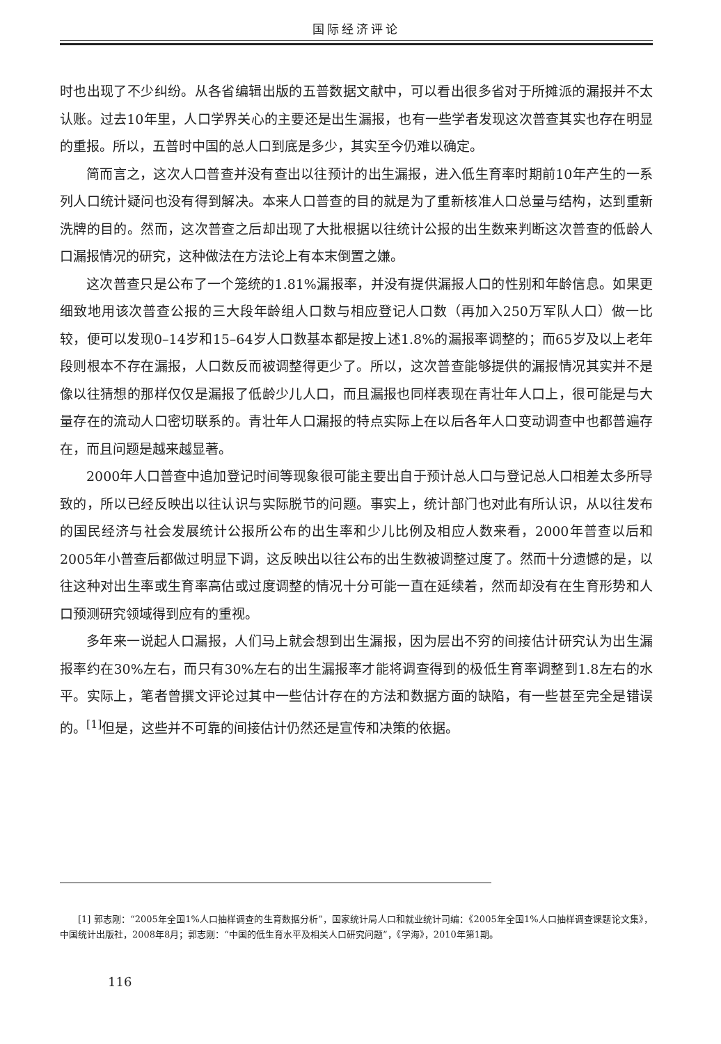国际经济评论
时也出现了不少纠纷。从各省编辑出版的五普数据文献中，可以看出很多省对于所摊派的漏报并不太认账。过去10年里，人口学界关心的主要还是出生漏报，也有一些学者发现这次普查其实也存在明显的重报。所以，五普时中国的总人口到底是多少，其实至今仍难以确定。
简而言之，这次人口普查并没有查出以往预计的出生漏报，进入低生育率时期前10年产生的一系列人口统计疑问也没有得到解决。本来人口普查的目的就是为了重新核准人口总量与结构，达到重新洗牌的目的。然而，这次普查之后却出现了大批根据以往统计公报的出生数来判断这次普查的低龄人口漏报情况的研究，这种做法在方法论上有本末倒置之嫌。
这次普查只是公布了一个笼统的1.81%漏报率，并没有提供漏报人口的性别和年龄信息。如果更细致地用该次普查公报的三大段年龄组人口数与相应登记人口数（再加入250万军队人口）做一比较，便可以发现0–14岁和15–64岁人口数基本都是按上述1.8%的漏报率调整的；而65岁及以上老年段则根本不存在漏报，人口数反而被调整得更少了。所以，这次普查能够提供的漏报情况其实并不是像以往猜想的那样仅仅是漏报了低龄少儿人口，而且漏报也同样表现在青壮年人口上，很可能是与大量存在的流动人口密切联系的。青壮年人口漏报的特点实际上在以后各年人口变动调查中也都普遍存在，而且问题是越来越显著。
2000年人口普查中追加登记时间等现象很可能主要出自于预计总人口与登记总人口相差太多所导致的，所以已经反映出以往认识与实际脱节的问题。事实上，统计部门也对此有所认识，从以往发布的国民经济与社会发展统计公报所公布的出生率和少儿比例及相应人数来看，2000年普查以后和2005年小普查后都做过明显下调，这反映出以往公布的出生数被调整过度了。然而十分遗憾的是，以往这种对出生率或生育率高估或过度调整的情况十分可能一直在延续着，然而却没有在生育形势和人口预测研究领域得到应有的重视。
多年来一说起人口漏报，人们马上就会想到出生漏报，因为层出不穷的间接估计研究认为出生漏报率约在30%左右，而只有30%左右的出生漏报率才能将调查得到的极低生育率调整到1.8左右的水平。实际上，笔者曾撰文评论过其中一些估计存在的方法和数据方面的缺陷，有一些甚至完全是错误的。<sup>[1]</sup>但是，这些并不可靠的间接估计仍然还是宣传和决策的依据。
[1] 郭志刚：“2005年全国1%人口抽样调查的生育数据分析”，国家统计局人口和就业统计司编：《2005年全国1%人口抽样调查课题论文集》，中国统计出版社，2008年8月；郭志刚：“中国的低生育水平及相关人口研究问题”，《学海》，2010年第1期。
116